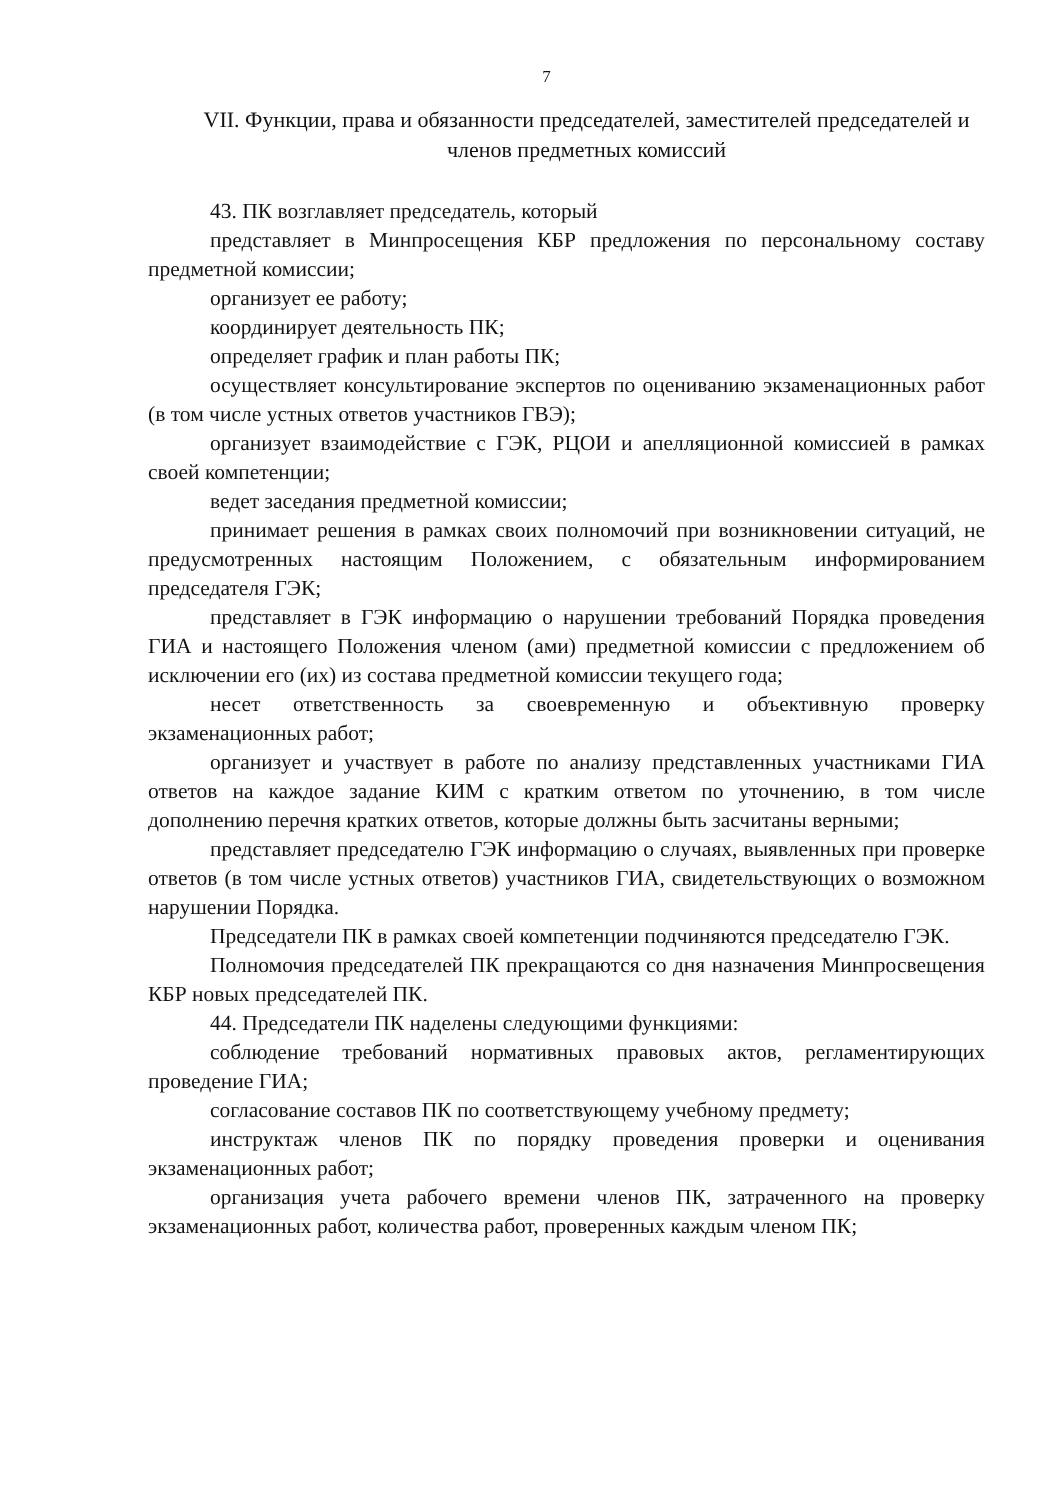7
VII. Функции, права и обязанности председателей, заместителей председателей и членов предметных комиссий
43. ПК возглавляет председатель, который
представляет в Минпросещения КБР предложения по персональному составу предметной комиссии;
организует ее работу;
координирует деятельность ПК;
определяет график и план работы ПК;
осуществляет консультирование экспертов по оцениванию экзаменационных работ (в том числе устных ответов участников ГВЭ);
организует взаимодействие с ГЭК, РЦОИ и апелляционной комиссией в рамках своей компетенции;
ведет заседания предметной комиссии;
принимает решения в рамках своих полномочий при возникновении ситуаций, не предусмотренных настоящим Положением, с обязательным информированием председателя ГЭК;
представляет в ГЭК информацию о нарушении требований Порядка проведения ГИА и настоящего Положения членом (ами) предметной комиссии с предложением об исключении его (их) из состава предметной комиссии текущего года;
несет ответственность за своевременную и объективную проверку экзаменационных работ;
организует и участвует в работе по анализу представленных участниками ГИА ответов на каждое задание КИМ с кратким ответом по уточнению, в том числе дополнению перечня кратких ответов, которые должны быть засчитаны верными;
представляет председателю ГЭК информацию о случаях, выявленных при проверке ответов (в том числе устных ответов) участников ГИА, свидетельствующих о возможном нарушении Порядка.
Председатели ПК в рамках своей компетенции подчиняются председателю ГЭК.
Полномочия председателей ПК прекращаются со дня назначения Минпросвещения КБР новых председателей ПК.
44. Председатели ПК наделены следующими функциями:
соблюдение требований нормативных правовых актов, регламентирующих проведение ГИА;
согласование составов ПК по соответствующему учебному предмету;
инструктаж членов ПК по порядку проведения проверки и оценивания экзаменационных работ;
организация учета рабочего времени членов ПК, затраченного на проверку экзаменационных работ, количества работ, проверенных каждым членом ПК;